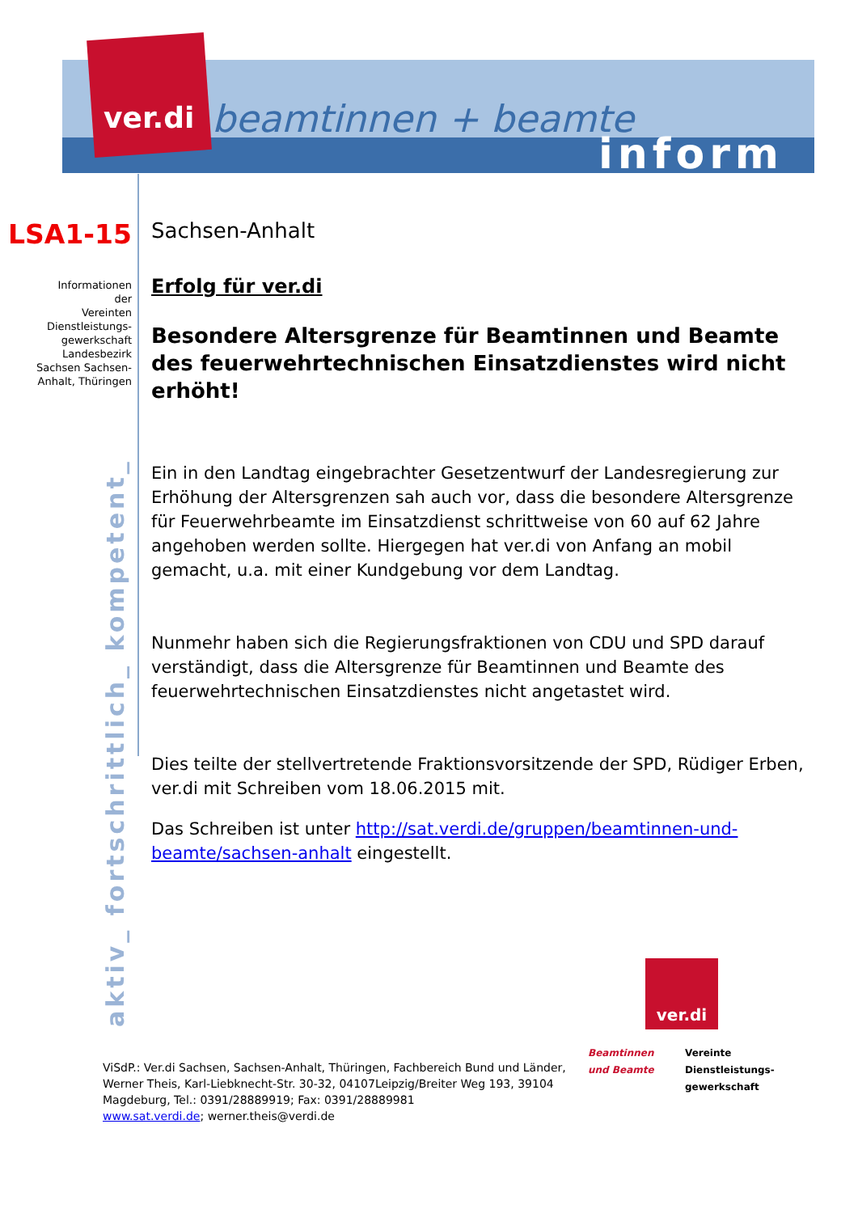ver.di beamtinnen + beamte
inform
LSA1-15
Informationen
der
Vereinten
Dienstleistungs-
gewerkschaft
Landesbezirk
Sachsen Sachsen-
Anhalt, Thüringen
Sachsen-Anhalt
Erfolg für ver.di
Besondere Altersgrenze für Beamtinnen und Beamte des feuerwehrtechnischen Einsatzdienstes wird nicht erhöht!
Ein in den Landtag eingebrachter Gesetzentwurf der Landesregierung zur Erhöhung der Altersgrenzen sah auch vor, dass die besondere Altersgrenze für Feuerwehrbeamte im Einsatzdienst schrittweise von 60 auf 62 Jahre angehoben werden sollte. Hiergegen hat ver.di von Anfang an mobil gemacht, u.a. mit einer Kundgebung vor dem Landtag.
Nunmehr haben sich die Regierungsfraktionen von CDU und SPD darauf verständigt, dass die Altersgrenze für Beamtinnen und Beamte des feuerwehrtechnischen Einsatzdienstes nicht angetastet wird.
Dies teilte der stellvertretende Fraktionsvorsitzende der SPD, Rüdiger Erben, ver.di mit Schreiben vom 18.06.2015 mit.
Das Schreiben ist unter http://sat.verdi.de/gruppen/beamtinnen-und-beamte/sachsen-anhalt eingestellt.
aktiv_ fortschrittlich_ kompetent_
ver.di
Beamtinnen
und Beamte
Vereinte
Dienstleistungs-
gewerkschaft
ViSdP.: Ver.di Sachsen, Sachsen-Anhalt, Thüringen, Fachbereich Bund und Länder, Werner Theis, Karl-Liebknecht-Str. 30-32, 04107Leipzig/Breiter Weg 193, 39104 Magdeburg, Tel.: 0391/28889919; Fax: 0391/28889981
www.sat.verdi.de; werner.theis@verdi.de